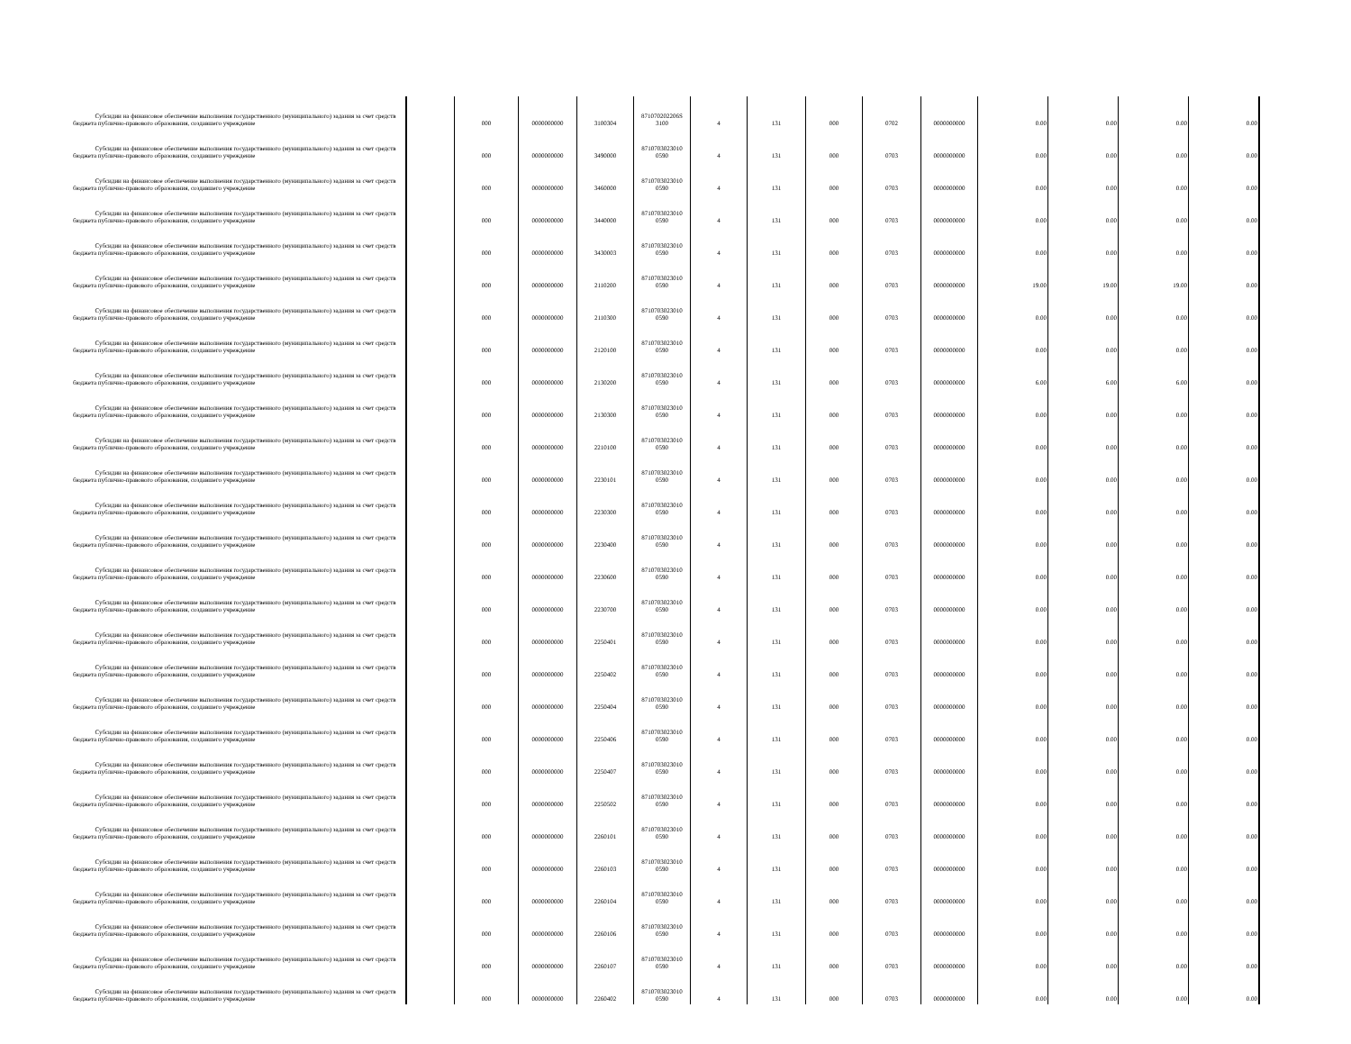| Субсидии на финансовое обеспечение выполнения государственного (муниципального) задания за счет средств бюджета публично-правового образования, создавшего учреждение | | 000 | 0000000000 | 3100304 | 871070202206S 3100 | 4 | 131 | 000 | 0702 | 0000000000 | 0.00 | 0.00 | 0.00 | 0.00 |
| Субсидии на финансовое обеспечение выполнения государственного (муниципального) задания за счет средств бюджета публично-правового образования, создавшего учреждение | | 000 | 0000000000 | 3490000 | 8710703023010 0590 | 4 | 131 | 000 | 0703 | 0000000000 | 0.00 | 0.00 | 0.00 | 0.00 |
| Субсидии на финансовое обеспечение выполнения государственного (муниципального) задания за счет средств бюджета публично-правового образования, создавшего учреждение | | 000 | 0000000000 | 3460000 | 8710703023010 0590 | 4 | 131 | 000 | 0703 | 0000000000 | 0.00 | 0.00 | 0.00 | 0.00 |
| Субсидии на финансовое обеспечение выполнения государственного (муниципального) задания за счет средств бюджета публично-правового образования, создавшего учреждение | | 000 | 0000000000 | 3440000 | 8710703023010 0590 | 4 | 131 | 000 | 0703 | 0000000000 | 0.00 | 0.00 | 0.00 | 0.00 |
| Субсидии на финансовое обеспечение выполнения государственного (муниципального) задания за счет средств бюджета публично-правового образования, создавшего учреждение | | 000 | 0000000000 | 3430003 | 8710703023010 0590 | 4 | 131 | 000 | 0703 | 0000000000 | 0.00 | 0.00 | 0.00 | 0.00 |
| Субсидии на финансовое обеспечение выполнения государственного (муниципального) задания за счет средств бюджета публично-правового образования, создавшего учреждение | | 000 | 0000000000 | 2110200 | 8710703023010 0590 | 4 | 131 | 000 | 0703 | 0000000000 | 19.00 | 19.00 | 19.00 | 0.00 |
| Субсидии на финансовое обеспечение выполнения государственного (муниципального) задания за счет средств бюджета публично-правового образования, создавшего учреждение | | 000 | 0000000000 | 2110300 | 8710703023010 0590 | 4 | 131 | 000 | 0703 | 0000000000 | 0.00 | 0.00 | 0.00 | 0.00 |
| Субсидии на финансовое обеспечение выполнения государственного (муниципального) задания за счет средств бюджета публично-правового образования, создавшего учреждение | | 000 | 0000000000 | 2120100 | 8710703023010 0590 | 4 | 131 | 000 | 0703 | 0000000000 | 0.00 | 0.00 | 0.00 | 0.00 |
| Субсидии на финансовое обеспечение выполнения государственного (муниципального) задания за счет средств бюджета публично-правового образования, создавшего учреждение | | 000 | 0000000000 | 2130200 | 8710703023010 0590 | 4 | 131 | 000 | 0703 | 0000000000 | 6.00 | 6.00 | 6.00 | 0.00 |
| Субсидии на финансовое обеспечение выполнения государственного (муниципального) задания за счет средств бюджета публично-правового образования, создавшего учреждение | | 000 | 0000000000 | 2130300 | 8710703023010 0590 | 4 | 131 | 000 | 0703 | 0000000000 | 0.00 | 0.00 | 0.00 | 0.00 |
| Субсидии на финансовое обеспечение выполнения государственного (муниципального) задания за счет средств бюджета публично-правового образования, создавшего учреждение | | 000 | 0000000000 | 2210100 | 8710703023010 0590 | 4 | 131 | 000 | 0703 | 0000000000 | 0.00 | 0.00 | 0.00 | 0.00 |
| Субсидии на финансовое обеспечение выполнения государственного (муниципального) задания за счет средств бюджета публично-правового образования, создавшего учреждение | | 000 | 0000000000 | 2230101 | 8710703023010 0590 | 4 | 131 | 000 | 0703 | 0000000000 | 0.00 | 0.00 | 0.00 | 0.00 |
| Субсидии на финансовое обеспечение выполнения государственного (муниципального) задания за счет средств бюджета публично-правового образования, создавшего учреждение | | 000 | 0000000000 | 2230300 | 8710703023010 0590 | 4 | 131 | 000 | 0703 | 0000000000 | 0.00 | 0.00 | 0.00 | 0.00 |
| Субсидии на финансовое обеспечение выполнения государственного (муниципального) задания за счет средств бюджета публично-правового образования, создавшего учреждение | | 000 | 0000000000 | 2230400 | 8710703023010 0590 | 4 | 131 | 000 | 0703 | 0000000000 | 0.00 | 0.00 | 0.00 | 0.00 |
| Субсидии на финансовое обеспечение выполнения государственного (муниципального) задания за счет средств бюджета публично-правового образования, создавшего учреждение | | 000 | 0000000000 | 2230600 | 8710703023010 0590 | 4 | 131 | 000 | 0703 | 0000000000 | 0.00 | 0.00 | 0.00 | 0.00 |
| Субсидии на финансовое обеспечение выполнения государственного (муниципального) задания за счет средств бюджета публично-правового образования, создавшего учреждение | | 000 | 0000000000 | 2230700 | 8710703023010 0590 | 4 | 131 | 000 | 0703 | 0000000000 | 0.00 | 0.00 | 0.00 | 0.00 |
| Субсидии на финансовое обеспечение выполнения государственного (муниципального) задания за счет средств бюджета публично-правового образования, создавшего учреждение | | 000 | 0000000000 | 2250401 | 8710703023010 0590 | 4 | 131 | 000 | 0703 | 0000000000 | 0.00 | 0.00 | 0.00 | 0.00 |
| Субсидии на финансовое обеспечение выполнения государственного (муниципального) задания за счет средств бюджета публично-правового образования, создавшего учреждение | | 000 | 0000000000 | 2250402 | 8710703023010 0590 | 4 | 131 | 000 | 0703 | 0000000000 | 0.00 | 0.00 | 0.00 | 0.00 |
| Субсидии на финансовое обеспечение выполнения государственного (муниципального) задания за счет средств бюджета публично-правового образования, создавшего учреждение | | 000 | 0000000000 | 2250404 | 8710703023010 0590 | 4 | 131 | 000 | 0703 | 0000000000 | 0.00 | 0.00 | 0.00 | 0.00 |
| Субсидии на финансовое обеспечение выполнения государственного (муниципального) задания за счет средств бюджета публично-правового образования, создавшего учреждение | | 000 | 0000000000 | 2250406 | 8710703023010 0590 | 4 | 131 | 000 | 0703 | 0000000000 | 0.00 | 0.00 | 0.00 | 0.00 |
| Субсидии на финансовое обеспечение выполнения государственного (муниципального) задания за счет средств бюджета публично-правового образования, создавшего учреждение | | 000 | 0000000000 | 2250407 | 8710703023010 0590 | 4 | 131 | 000 | 0703 | 0000000000 | 0.00 | 0.00 | 0.00 | 0.00 |
| Субсидии на финансовое обеспечение выполнения государственного (муниципального) задания за счет средств бюджета публично-правового образования, создавшего учреждение | | 000 | 0000000000 | 2250502 | 8710703023010 0590 | 4 | 131 | 000 | 0703 | 0000000000 | 0.00 | 0.00 | 0.00 | 0.00 |
| Субсидии на финансовое обеспечение выполнения государственного (муниципального) задания за счет средств бюджета публично-правового образования, создавшего учреждение | | 000 | 0000000000 | 2260101 | 8710703023010 0590 | 4 | 131 | 000 | 0703 | 0000000000 | 0.00 | 0.00 | 0.00 | 0.00 |
| Субсидии на финансовое обеспечение выполнения государственного (муниципального) задания за счет средств бюджета публично-правового образования, создавшего учреждение | | 000 | 0000000000 | 2260103 | 8710703023010 0590 | 4 | 131 | 000 | 0703 | 0000000000 | 0.00 | 0.00 | 0.00 | 0.00 |
| Субсидии на финансовое обеспечение выполнения государственного (муниципального) задания за счет средств бюджета публично-правового образования, создавшего учреждение | | 000 | 0000000000 | 2260104 | 8710703023010 0590 | 4 | 131 | 000 | 0703 | 0000000000 | 0.00 | 0.00 | 0.00 | 0.00 |
| Субсидии на финансовое обеспечение выполнения государственного (муниципального) задания за счет средств бюджета публично-правового образования, создавшего учреждение | | 000 | 0000000000 | 2260106 | 8710703023010 0590 | 4 | 131 | 000 | 0703 | 0000000000 | 0.00 | 0.00 | 0.00 | 0.00 |
| Субсидии на финансовое обеспечение выполнения государственного (муниципального) задания за счет средств бюджета публично-правового образования, создавшего учреждение | | 000 | 0000000000 | 2260107 | 8710703023010 0590 | 4 | 131 | 000 | 0703 | 0000000000 | 0.00 | 0.00 | 0.00 | 0.00 |
| Субсидии на финансовое обеспечение выполнения государственного (муниципального) задания за счет средств бюджета публично-правового образования, создавшего учреждение | | 000 | 0000000000 | 2260402 | 8710703023010 0590 | 4 | 131 | 000 | 0703 | 0000000000 | 0.00 | 0.00 | 0.00 | 0.00 |